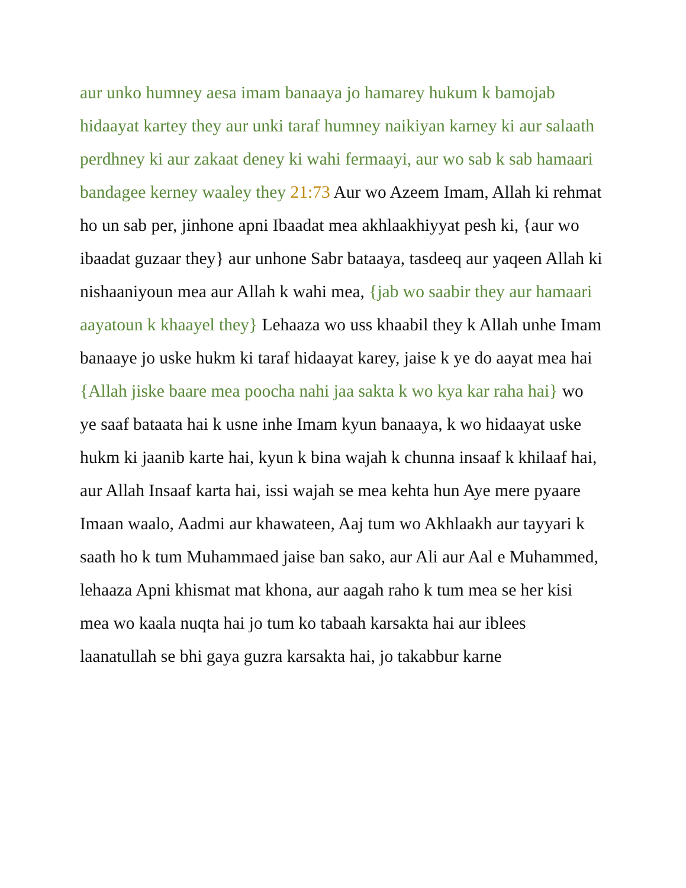aur unko humney aesa imam banaaya jo hamarey hukum k bamojab hidaayat kartey they aur unki taraf humney naikiyan karney ki aur salaath perdhney ki aur zakaat deney ki wahi fermaayi, aur wo sab k sab hamaari bandagee kerney waaley they 21:73 Aur wo Azeem Imam, Allah ki rehmat ho un sab per, jinhone apni Ibaadat mea akhlaakhiyyat pesh ki, {aur wo ibaadat guzaar they} aur unhone Sabr bataaya, tasdeeq aur yaqeen Allah ki nishaaniyoun mea aur Allah k wahi mea, {jab wo saabir they aur hamaari aayatoun k khaayel they} Lehaaza wo uss khaabil they k Allah unhe Imam banaaye jo uske hukm ki taraf hidaayat karey, jaise k ye do aayat mea hai {Allah jiske baare mea poocha nahi jaa sakta k wo kya kar raha hai} wo ye saaf bataata hai k usne inhe Imam kyun banaaya, k wo hidaayat uske hukm ki jaanib karte hai, kyun k bina wajah k chunna insaaf k khilaaf hai, aur Allah Insaaf karta hai, issi wajah se mea kehta hun Aye mere pyaare Imaan waalo, Aadmi aur khawateen, Aaj tum wo Akhlaakh aur tayyari k saath ho k tum Muhammaed jaise ban sako, aur Ali aur Aal e Muhammed, lehaaza Apni khismat mat khona, aur aagah raho k tum mea se her kisi mea wo kaala nuqta hai jo tum ko tabaah karsakta hai aur iblees laanatullah se bhi gaya guzra karsakta hai, jo takabbur karne